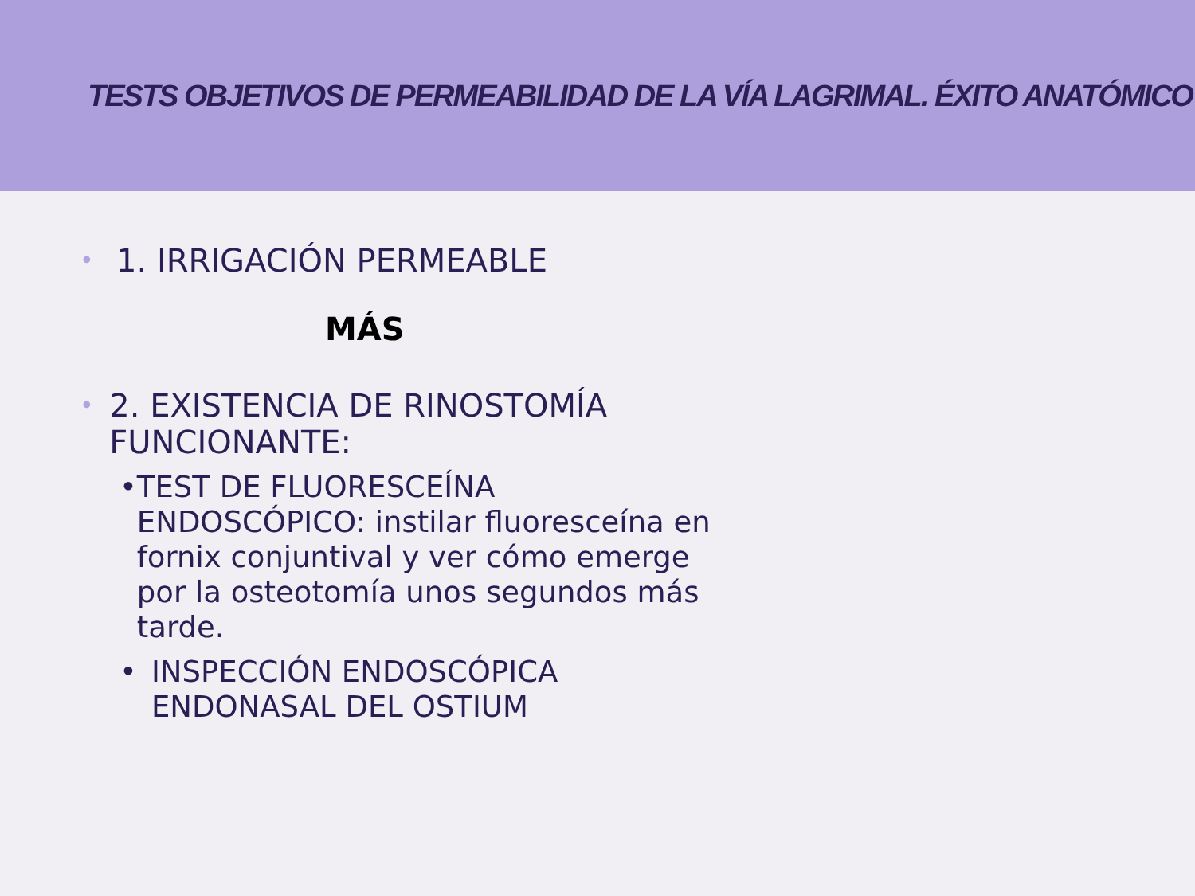TESTS OBJETIVOS DE PERMEABILIDAD DE LA VÍA LAGRIMAL. ÉXITO ANATÓMICO
• 1. IRRIGACIÓN PERMEABLE
MÁS
• 2. EXISTENCIA DE RINOSTOMÍA FUNCIONANTE:
• TEST DE FLUORESCEÍNA ENDOSCÓPICO: instilar fluoresceína en fornix conjuntival y ver cómo emerge por la osteotomía unos segundos más tarde.
• INSPECCIÓN ENDOSCÓPICA ENDONASAL DEL OSTIUM